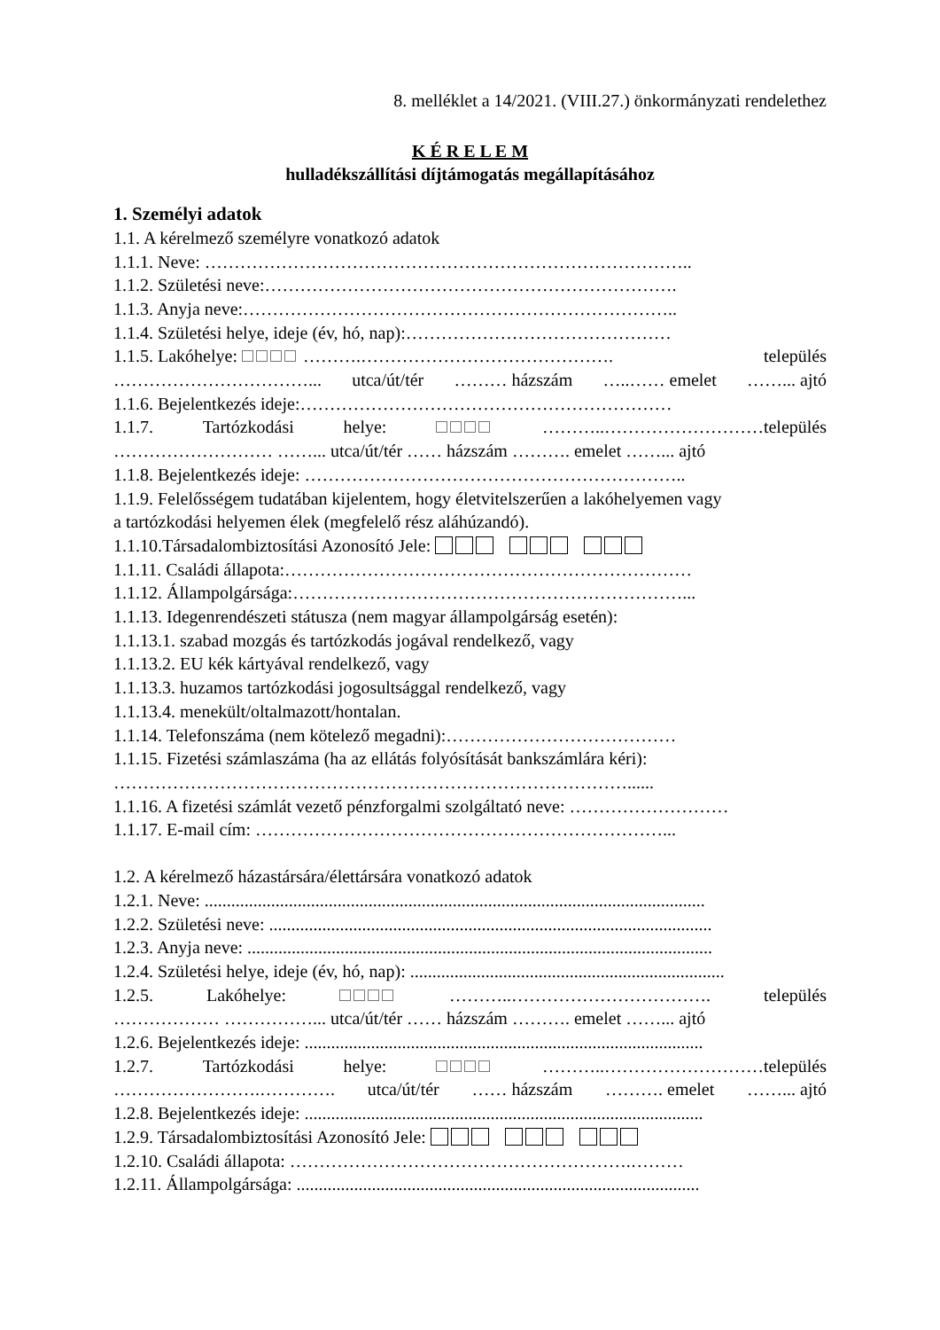8. melléklet a 14/2021. (VIII.27.) önkormányzati rendelethez
K É R E L E M
hulladékszállítási díjtámogatás megállapításához
1. Személyi adatok
1.1. A kérelmező személyre vonatkozó adatok
1.1.1. Neve: ………………………………………………………………………..
1.1.2. Születési neve:…………………………………………………………….
1.1.3. Anyja neve:………………………………………………………………..
1.1.4. Születési helye, ideje (év, hó, nap):………………………………………
1.1.5. Lakóhelye: ……….……………………………………. település
……………………………... utca/út/tér ……… házszám …..…… emelet ……... ajtó
1.1.6. Bejelentkezés ideje:………………………………………………………
1.1.7. Tartózkodási helye: ………..………………………település
……………………… ……... utca/út/tér …… házszám ………. emelet ……... ajtó
1.1.8. Bejelentkezés ideje: ………………………………………………………..
1.1.9. Felelősségem tudatában kijelentem, hogy életvitelszerűen a lakóhelyemen vagy
a tartózkodási helyemen élek (megfelelő rész aláhúzandó).
1.1.10.Társadalombiztosítási Azonosító Jele:
1.1.11. Családi állapota:……………………………………………………………
1.1.12. Állampolgársága:…………………………………………………………...
1.1.13. Idegenrendészeti státusza (nem magyar állampolgárság esetén):
1.1.13.1. szabad mozgás és tartózkodás jogával rendelkező, vagy
1.1.13.2. EU kék kártyával rendelkező, vagy
1.1.13.3. huzamos tartózkodási jogosultsággal rendelkező, vagy
1.1.13.4. menekült/oltalmazott/hontalan.
1.1.14. Telefonszáma (nem kötelező megadni):…………………………………
1.1.15. Fizetési számlaszáma (ha az ellátás folyósítását bankszámlára kéri):
……………………………………………………………………………......
1.1.16. A fizetési számlát vezető pénzforgalmi szolgáltató neve: ………………………
1.1.17. E-mail cím: ……………………………………………………………...
1.2. A kérelmező házastársára/élettársára vonatkozó adatok
1.2.1. Neve: .................................................................................................................
1.2.2. Születési neve: ....................................................................................................
1.2.3. Anyja neve: .........................................................................................................
1.2.4. Születési helye, ideje (év, hó, nap): .......................................................................
1.2.5. Lakóhelye: ………..……………………………. település
……………… ……………... utca/út/tér …… házszám ………. emelet ……... ajtó
1.2.6. Bejelentkezés ideje: ..........................................................................................
1.2.7. Tartózkodási helye: ………..………………………település
…………………….…………. utca/út/tér …… házszám ………. emelet ……... ajtó
1.2.8. Bejelentkezés ideje: ..........................................................................................
1.2.9. Társadalombiztosítási Azonosító Jele:
1.2.10. Családi állapota: ………………………………………………….………
1.2.11. Állampolgársága: ...........................................................................................